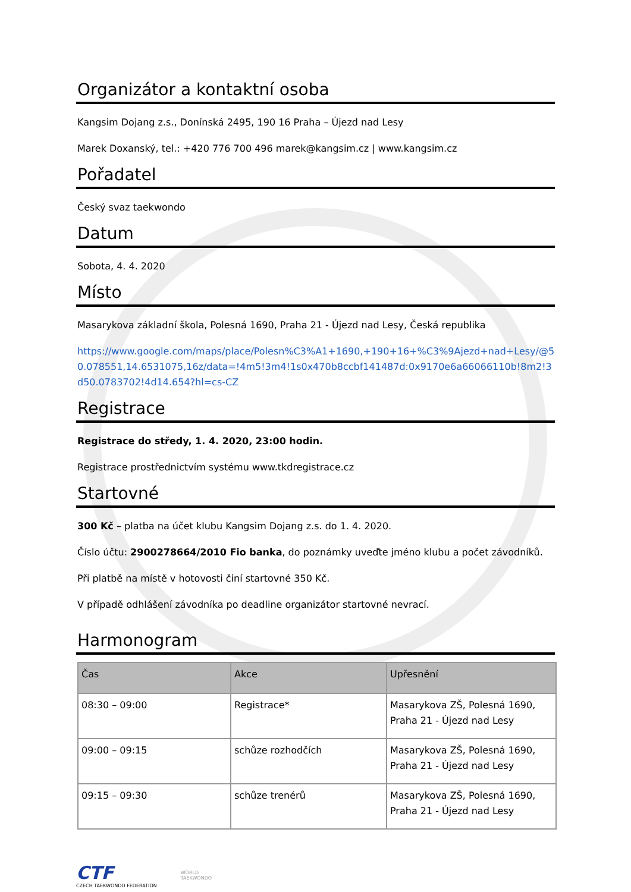Organizátor a kontaktní osoba
Kangsim Dojang z.s., Donínská 2495, 190 16 Praha – Újezd nad Lesy
Marek Doxanský, tel.: +420 776 700 496 marek@kangsim.cz | www.kangsim.cz
Pořadatel
Český svaz taekwondo
Datum
Sobota, 4. 4. 2020
Místo
Masarykova základní škola, Polesná 1690, Praha 21 - Újezd nad Lesy, Česká republika
https://www.google.com/maps/place/Polesn%C3%A1+1690,+190+16+%C3%9Ajezd+nad+Lesy/@50.078551,14.6531075,16z/data=!4m5!3m4!1s0x470b8ccbf141487d:0x9170e6a66066110b!8m2!3d50.0783702!4d14.654?hl=cs-CZ
Registrace
Registrace do středy, 1. 4. 2020, 23:00 hodin.
Registrace prostřednictvím systému www.tkdregistrace.cz
Startovné
300 Kč – platba na účet klubu Kangsim Dojang z.s. do 1. 4. 2020.
Číslo účtu: 2900278664/2010 Fio banka, do poznámky uveďte jméno klubu a počet závodníků.
Při platbě na místě v hotovosti činí startovné 350 Kč.
V případě odhlášení závodníka po deadline organizátor startovné nevrací.
Harmonogram
| Čas | Akce | Upřesnění |
| --- | --- | --- |
| 08:30 – 09:00 | Registrace* | Masarykova ZŠ, Polesná 1690, Praha 21 - Újezd nad Lesy |
| 09:00 – 09:15 | schůze rozhodčích | Masarykova ZŠ, Polesná 1690, Praha 21 - Újezd nad Lesy |
| 09:15 – 09:30 | schůze trenérů | Masarykova ZŠ, Polesná 1690, Praha 21 - Újezd nad Lesy |
CTF
CZECH TAEKWONDO FEDERATION
WORLD
TAEKWONDO